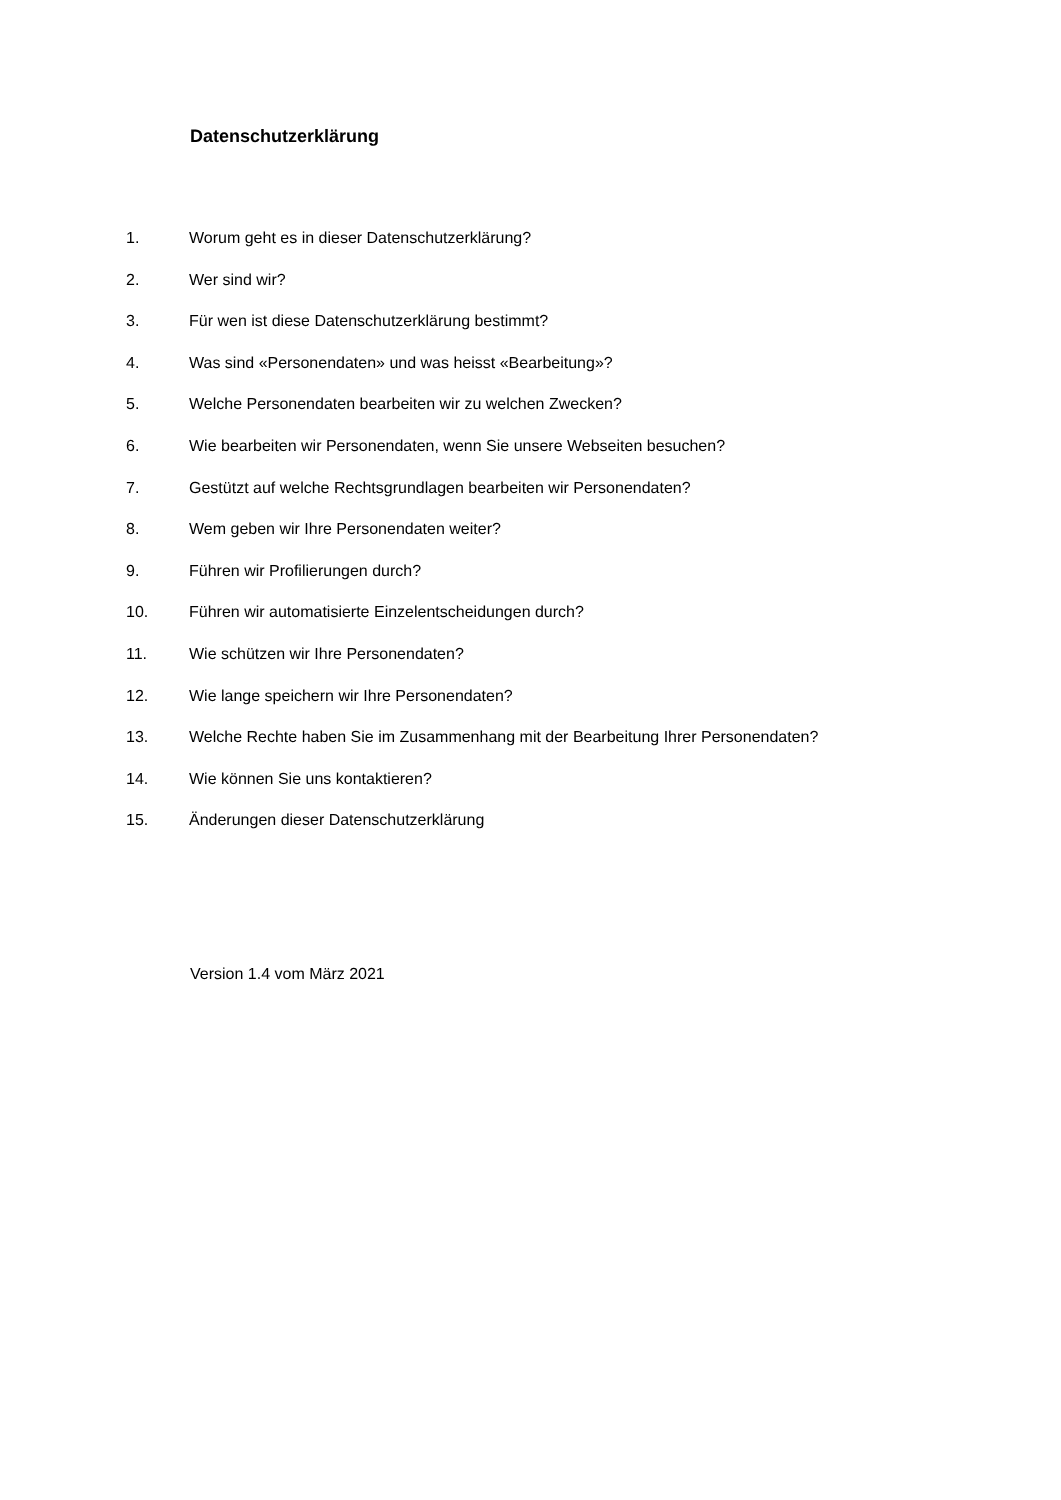Datenschutzerklärung
1. Worum geht es in dieser Datenschutzerklärung?
2. Wer sind wir?
3. Für wen ist diese Datenschutzerklärung bestimmt?
4. Was sind «Personendaten» und was heisst «Bearbeitung»?
5. Welche Personendaten bearbeiten wir zu welchen Zwecken?
6. Wie bearbeiten wir Personendaten, wenn Sie unsere Webseiten besuchen?
7. Gestützt auf welche Rechtsgrundlagen bearbeiten wir Personendaten?
8. Wem geben wir Ihre Personendaten weiter?
9. Führen wir Profilierungen durch?
10. Führen wir automatisierte Einzelentscheidungen durch?
11. Wie schützen wir Ihre Personendaten?
12. Wie lange speichern wir Ihre Personendaten?
13. Welche Rechte haben Sie im Zusammenhang mit der Bearbeitung Ihrer Personendaten?
14. Wie können Sie uns kontaktieren?
15. Änderungen dieser Datenschutzerklärung
Version 1.4 vom März 2021